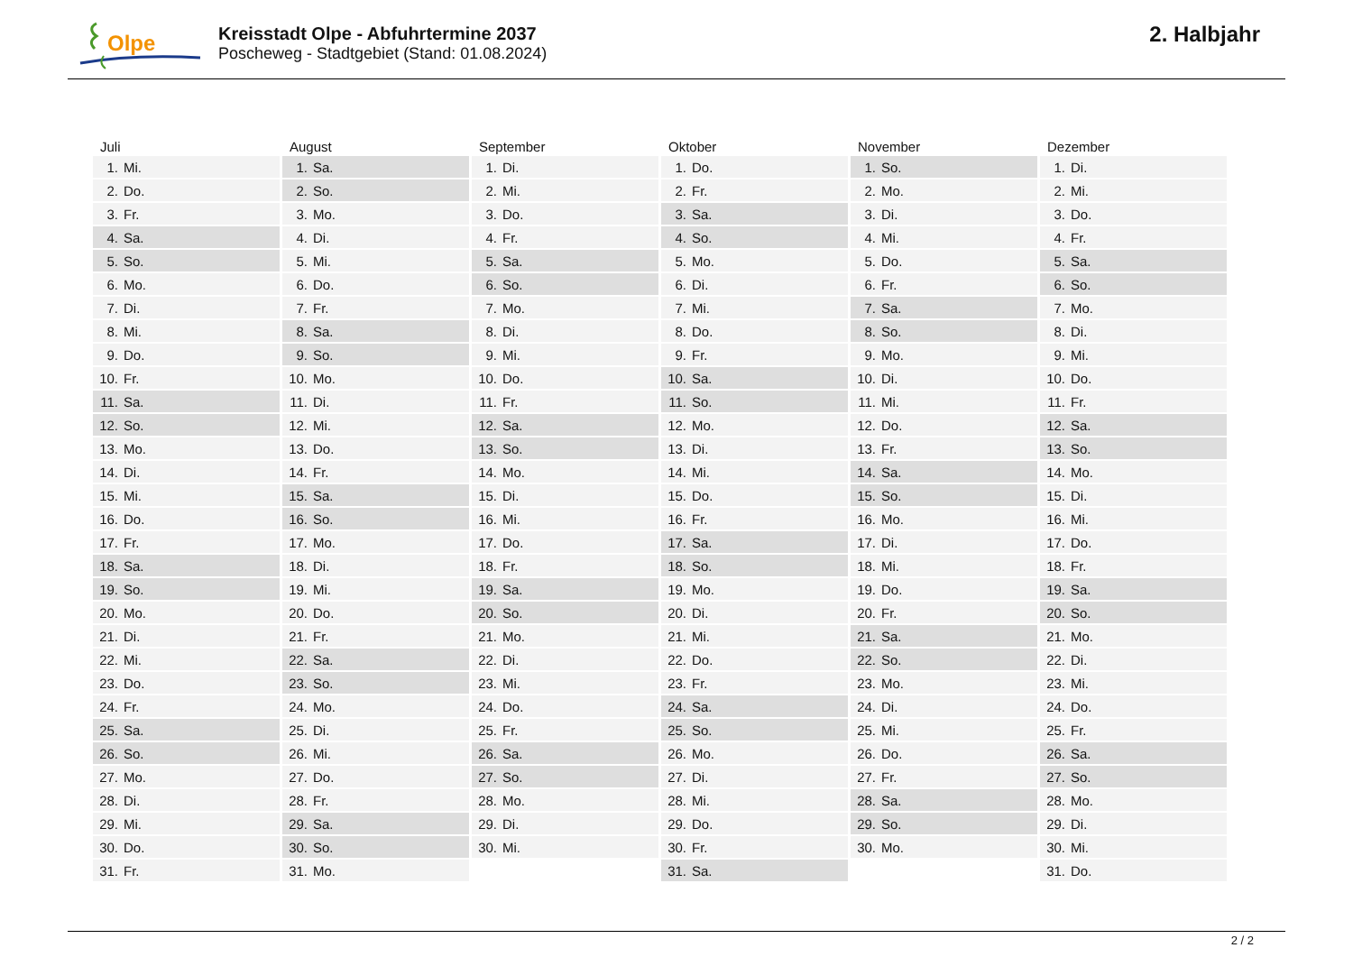Olpe
Kreisstadt Olpe - Abfuhrtermine 2037
Poscheweg - Stadtgebiet (Stand: 01.08.2024)
2. Halbjahr
| Juli | August | September | Oktober | November | Dezember |
| --- | --- | --- | --- | --- | --- |
| 1. Mi. | 1. Sa. | 1. Di. | 1. Do. | 1. So. | 1. Di. |
| 2. Do. | 2. So. | 2. Mi. | 2. Fr. | 2. Mo. | 2. Mi. |
| 3. Fr. | 3. Mo. | 3. Do. | 3. Sa. | 3. Di. | 3. Do. |
| 4. Sa. | 4. Di. | 4. Fr. | 4. So. | 4. Mi. | 4. Fr. |
| 5. So. | 5. Mi. | 5. Sa. | 5. Mo. | 5. Do. | 5. Sa. |
| 6. Mo. | 6. Do. | 6. So. | 6. Di. | 6. Fr. | 6. So. |
| 7. Di. | 7. Fr. | 7. Mo. | 7. Mi. | 7. Sa. | 7. Mo. |
| 8. Mi. | 8. Sa. | 8. Di. | 8. Do. | 8. So. | 8. Di. |
| 9. Do. | 9. So. | 9. Mi. | 9. Fr. | 9. Mo. | 9. Mi. |
| 10. Fr. | 10. Mo. | 10. Do. | 10. Sa. | 10. Di. | 10. Do. |
| 11. Sa. | 11. Di. | 11. Fr. | 11. So. | 11. Mi. | 11. Fr. |
| 12. So. | 12. Mi. | 12. Sa. | 12. Mo. | 12. Do. | 12. Sa. |
| 13. Mo. | 13. Do. | 13. So. | 13. Di. | 13. Fr. | 13. So. |
| 14. Di. | 14. Fr. | 14. Mo. | 14. Mi. | 14. Sa. | 14. Mo. |
| 15. Mi. | 15. Sa. | 15. Di. | 15. Do. | 15. So. | 15. Di. |
| 16. Do. | 16. So. | 16. Mi. | 16. Fr. | 16. Mo. | 16. Mi. |
| 17. Fr. | 17. Mo. | 17. Do. | 17. Sa. | 17. Di. | 17. Do. |
| 18. Sa. | 18. Di. | 18. Fr. | 18. So. | 18. Mi. | 18. Fr. |
| 19. So. | 19. Mi. | 19. Sa. | 19. Mo. | 19. Do. | 19. Sa. |
| 20. Mo. | 20. Do. | 20. So. | 20. Di. | 20. Fr. | 20. So. |
| 21. Di. | 21. Fr. | 21. Mo. | 21. Mi. | 21. Sa. | 21. Mo. |
| 22. Mi. | 22. Sa. | 22. Di. | 22. Do. | 22. So. | 22. Di. |
| 23. Do. | 23. So. | 23. Mi. | 23. Fr. | 23. Mo. | 23. Mi. |
| 24. Fr. | 24. Mo. | 24. Do. | 24. Sa. | 24. Di. | 24. Do. |
| 25. Sa. | 25. Di. | 25. Fr. | 25. So. | 25. Mi. | 25. Fr. |
| 26. So. | 26. Mi. | 26. Sa. | 26. Mo. | 26. Do. | 26. Sa. |
| 27. Mo. | 27. Do. | 27. So. | 27. Di. | 27. Fr. | 27. So. |
| 28. Di. | 28. Fr. | 28. Mo. | 28. Mi. | 28. Sa. | 28. Mo. |
| 29. Mi. | 29. Sa. | 29. Di. | 29. Do. | 29. So. | 29. Di. |
| 30. Do. | 30. So. | 30. Mi. | 30. Fr. | 30. Mo. | 30. Mi. |
| 31. Fr. | 31. Mo. | | 31. Sa. | | 31. Do. |
2 / 2